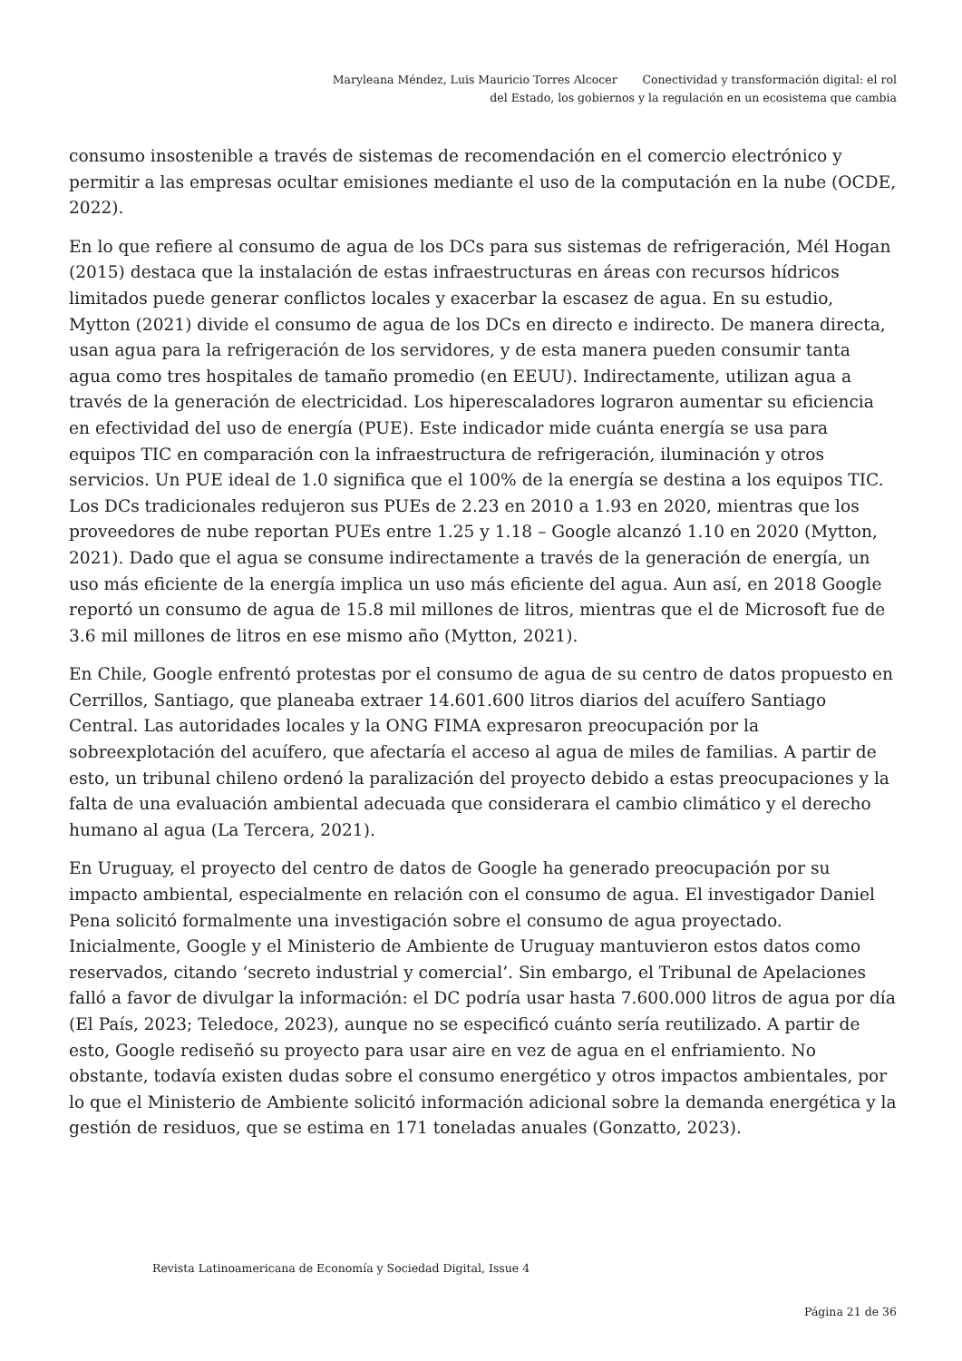Maryleana Méndez, Luis Mauricio Torres Alcocer Conectividad y transformación digital: el rol
del Estado, los gobiernos y la regulación en un ecosistema que cambia
consumo insostenible a través de sistemas de recomendación en el comercio electrónico y permitir a las empresas ocultar emisiones mediante el uso de la computación en la nube (OCDE, 2022).
En lo que refiere al consumo de agua de los DCs para sus sistemas de refrigeración, Mél Hogan (2015) destaca que la instalación de estas infraestructuras en áreas con recursos hídricos limitados puede generar conflictos locales y exacerbar la escasez de agua. En su estudio, Mytton (2021) divide el consumo de agua de los DCs en directo e indirecto. De manera directa, usan agua para la refrigeración de los servidores, y de esta manera pueden consumir tanta agua como tres hospitales de tamaño promedio (en EEUU). Indirectamente, utilizan agua a través de la generación de electricidad. Los hiperescaladores lograron aumentar su eficiencia en efectividad del uso de energía (PUE). Este indicador mide cuánta energía se usa para equipos TIC en comparación con la infraestructura de refrigeración, iluminación y otros servicios. Un PUE ideal de 1.0 significa que el 100% de la energía se destina a los equipos TIC. Los DCs tradicionales redujeron sus PUEs de 2.23 en 2010 a 1.93 en 2020, mientras que los proveedores de nube reportan PUEs entre 1.25 y 1.18 – Google alcanzó 1.10 en 2020 (Mytton, 2021). Dado que el agua se consume indirectamente a través de la generación de energía, un uso más eficiente de la energía implica un uso más eficiente del agua. Aun así, en 2018 Google reportó un consumo de agua de 15.8 mil millones de litros, mientras que el de Microsoft fue de 3.6 mil millones de litros en ese mismo año (Mytton, 2021).
En Chile, Google enfrentó protestas por el consumo de agua de su centro de datos propuesto en Cerrillos, Santiago, que planeaba extraer 14.601.600 litros diarios del acuífero Santiago Central. Las autoridades locales y la ONG FIMA expresaron preocupación por la sobreexplotación del acuífero, que afectaría el acceso al agua de miles de familias. A partir de esto, un tribunal chileno ordenó la paralización del proyecto debido a estas preocupaciones y la falta de una evaluación ambiental adecuada que considerara el cambio climático y el derecho humano al agua (La Tercera, 2021).
En Uruguay, el proyecto del centro de datos de Google ha generado preocupación por su impacto ambiental, especialmente en relación con el consumo de agua. El investigador Daniel Pena solicitó formalmente una investigación sobre el consumo de agua proyectado. Inicialmente, Google y el Ministerio de Ambiente de Uruguay mantuvieron estos datos como reservados, citando ‘secreto industrial y comercial’. Sin embargo, el Tribunal de Apelaciones falló a favor de divulgar la información: el DC podría usar hasta 7.600.000 litros de agua por día (El País, 2023; Teledoce, 2023), aunque no se especificó cuánto sería reutilizado. A partir de esto, Google rediseñó su proyecto para usar aire en vez de agua en el enfriamiento. No obstante, todavía existen dudas sobre el consumo energético y otros impactos ambientales, por lo que el Ministerio de Ambiente solicitó información adicional sobre la demanda energética y la gestión de residuos, que se estima en 171 toneladas anuales (Gonzatto, 2023).
Revista Latinoamericana de Economía y Sociedad Digital, Issue 4
Página 21 de 36